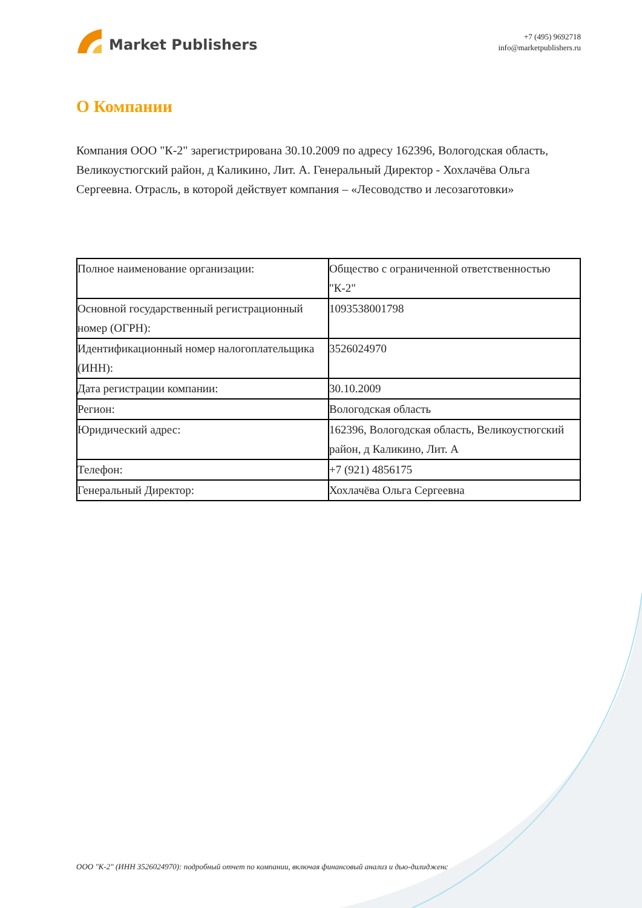Market Publishers
+7 (495) 9692718
info@marketpublishers.ru
О Компании
Компания ООО "К-2" зарегистрирована 30.10.2009 по адресу 162396, Вологодская область, Великоустюгский район, д Каликино, Лит. А. Генеральный Директор - Хохлачёва Ольга Сергеевна. Отрасль, в которой действует компания – «Лесоводство и лесозаготовки»
| Полное наименование организации: | Общество с ограниченной ответственностью "К-2" |
| Основной государственный регистрационный номер (ОГРН): | 1093538001798 |
| Идентификационный номер налогоплательщика (ИНН): | 3526024970 |
| Дата регистрации компании: | 30.10.2009 |
| Регион: | Вологодская область |
| Юридический адрес: | 162396, Вологодская область, Великоустюгский район, д Каликино, Лит. А |
| Телефон: | +7 (921) 4856175 |
| Генеральный Директор: | Хохлачёва Ольга Сергеевна |
ООО "К-2" (ИНН 3526024970): подробный отчет по компании, включая финансовый анализ и дью-дилидженс